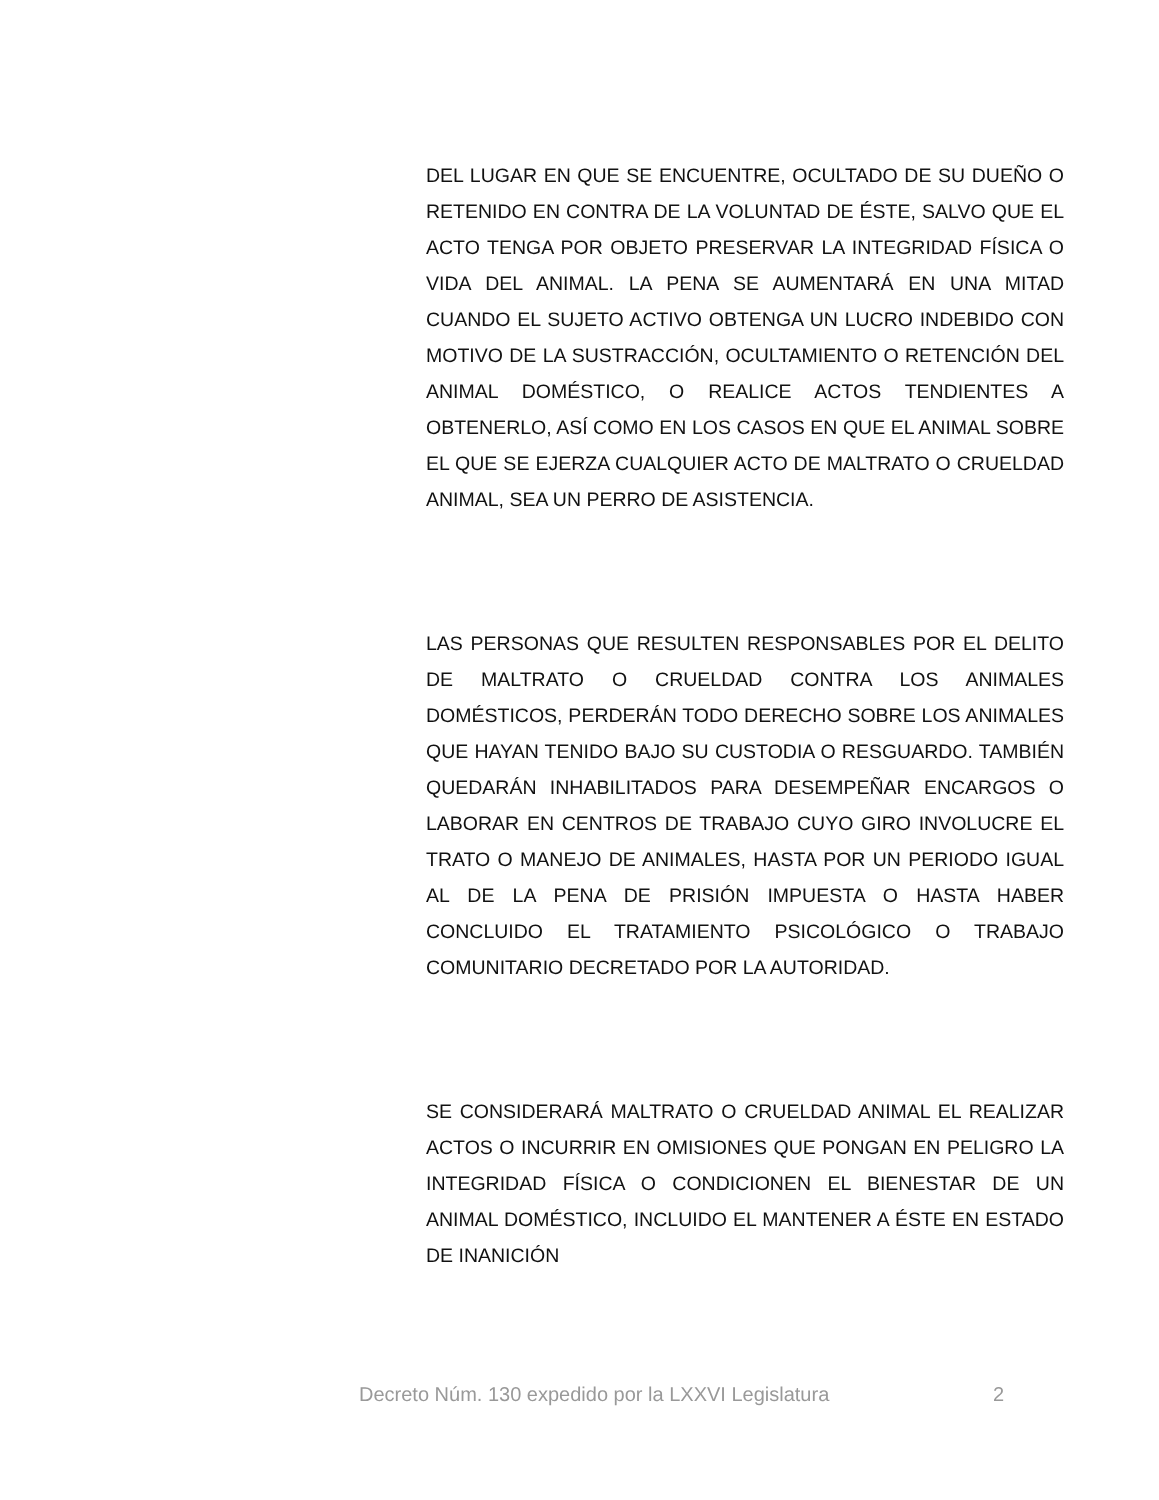DEL LUGAR EN QUE SE ENCUENTRE, OCULTADO DE SU DUEÑO O RETENIDO EN CONTRA DE LA VOLUNTAD DE ÉSTE, SALVO QUE EL ACTO TENGA POR OBJETO PRESERVAR LA INTEGRIDAD FÍSICA O VIDA DEL ANIMAL. LA PENA SE AUMENTARÁ EN UNA MITAD CUANDO EL SUJETO ACTIVO OBTENGA UN LUCRO INDEBIDO CON MOTIVO DE LA SUSTRACCIÓN, OCULTAMIENTO O RETENCIÓN DEL ANIMAL DOMÉSTICO, O REALICE ACTOS TENDIENTES A OBTENERLO, ASÍ COMO EN LOS CASOS EN QUE EL ANIMAL SOBRE EL QUE SE EJERZA CUALQUIER ACTO DE MALTRATO O CRUELDAD ANIMAL, SEA UN PERRO DE ASISTENCIA.
LAS PERSONAS QUE RESULTEN RESPONSABLES POR EL DELITO DE MALTRATO O CRUELDAD CONTRA LOS ANIMALES DOMÉSTICOS, PERDERÁN TODO DERECHO SOBRE LOS ANIMALES QUE HAYAN TENIDO BAJO SU CUSTODIA O RESGUARDO. TAMBIÉN QUEDARÁN INHABILITADOS PARA DESEMPEÑAR ENCARGOS O LABORAR EN CENTROS DE TRABAJO CUYO GIRO INVOLUCRE EL TRATO O MANEJO DE ANIMALES, HASTA POR UN PERIODO IGUAL AL DE LA PENA DE PRISIÓN IMPUESTA O HASTA HABER CONCLUIDO EL TRATAMIENTO PSICOLÓGICO O TRABAJO COMUNITARIO DECRETADO POR LA AUTORIDAD.
SE CONSIDERARÁ MALTRATO O CRUELDAD ANIMAL EL REALIZAR ACTOS O INCURRIR EN OMISIONES QUE PONGAN EN PELIGRO LA INTEGRIDAD FÍSICA O CONDICIONEN EL BIENESTAR DE UN ANIMAL DOMÉSTICO, INCLUIDO EL MANTENER A ÉSTE EN ESTADO DE INANICIÓN
Decreto Núm. 130 expedido por la LXXVI Legislatura 2